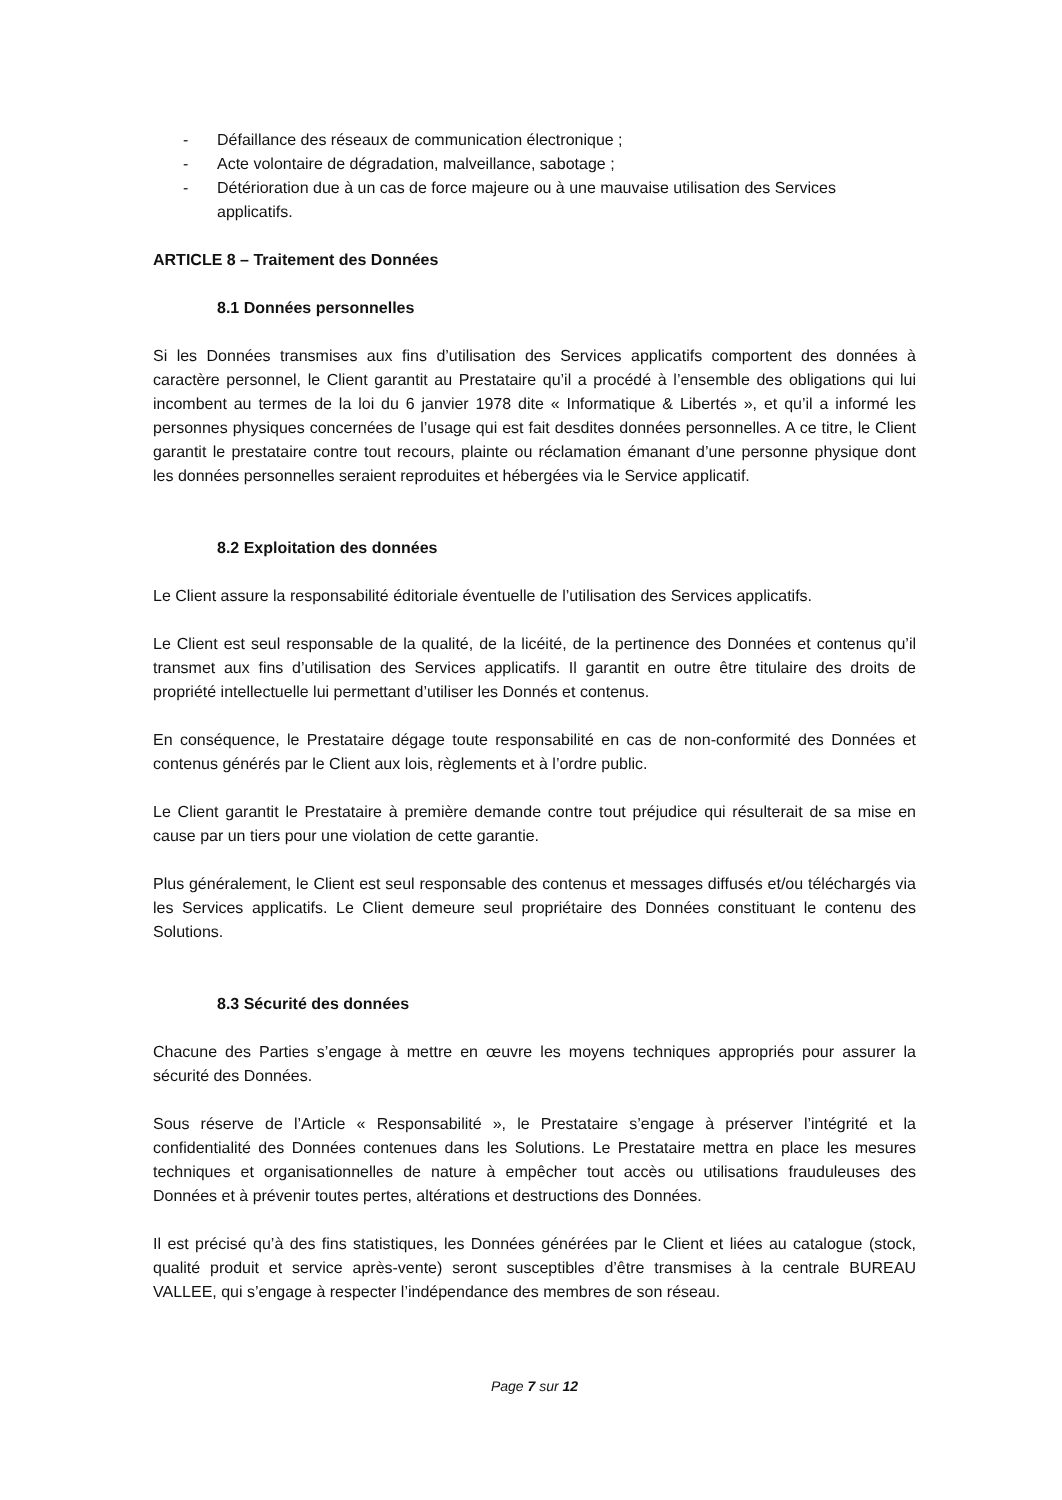- Défaillance des réseaux de communication électronique ;
- Acte volontaire de dégradation, malveillance, sabotage ;
- Détérioration due à un cas de force majeure ou à une mauvaise utilisation des Services applicatifs.
ARTICLE 8 – Traitement des Données
8.1 Données personnelles
Si les Données transmises aux fins d’utilisation des Services applicatifs comportent des données à caractère personnel, le Client garantit au Prestataire qu’il a procédé à l’ensemble des obligations qui lui incombent au termes de la loi du 6 janvier 1978 dite « Informatique & Libertés », et qu’il a informé les personnes physiques concernées de l’usage qui est fait desdites données personnelles. A ce titre, le Client garantit le prestataire contre tout recours, plainte ou réclamation émanant d’une personne physique dont les données personnelles seraient reproduites et hébergées via le Service applicatif.
8.2 Exploitation des données
Le Client assure la responsabilité éditoriale éventuelle de l’utilisation des Services applicatifs.
Le Client est seul responsable de la qualité, de la licéité, de la pertinence des Données et contenus qu’il transmet aux fins d’utilisation des Services applicatifs. Il garantit en outre être titulaire des droits de propriété intellectuelle lui permettant d’utiliser les Donnés et contenus.
En conséquence, le Prestataire dégage toute responsabilité en cas de non-conformité des Données et contenus générés par le Client aux lois, règlements et à l’ordre public.
Le Client garantit le Prestataire à première demande contre tout préjudice qui résulterait de sa mise en cause par un tiers pour une violation de cette garantie.
Plus généralement, le Client est seul responsable des contenus et messages diffusés et/ou téléchargés via les Services applicatifs. Le Client demeure seul propriétaire des Données constituant le contenu des Solutions.
8.3 Sécurité des données
Chacune des Parties s’engage à mettre en œuvre les moyens techniques appropriés pour assurer la sécurité des Données.
Sous réserve de l’Article « Responsabilité », le Prestataire s’engage à préserver l’intégrité et la confidentialité des Données contenues dans les Solutions. Le Prestataire mettra en place les mesures techniques et organisationnelles de nature à empêcher tout accès ou utilisations frauduleuses des Données et à prévenir toutes pertes, altérations et destructions des Données.
Il est précisé qu’à des fins statistiques, les Données générées par le Client et liées au catalogue (stock, qualité produit et service après-vente) seront susceptibles d’être transmises à la centrale BUREAU VALLEE, qui s’engage à respecter l’indépendance des membres de son réseau.
Page 7 sur 12